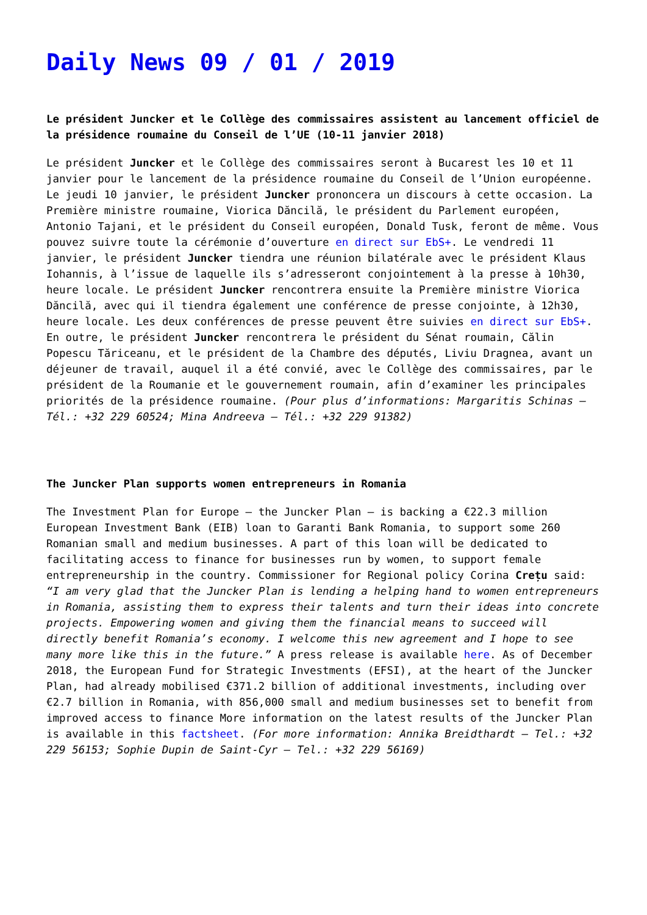Daily News 09 / 01 / 2019
Le président Juncker et le Collège des commissaires assistent au lancement officiel de la présidence roumaine du Conseil de l’UE (10-11 janvier 2018)
Le président Juncker et le Collège des commissaires seront à Bucarest les 10 et 11 janvier pour le lancement de la présidence roumaine du Conseil de l’Union européenne. Le jeudi 10 janvier, le président Juncker prononcera un discours à cette occasion. La Première ministre roumaine, Viorica Dăncilă, le président du Parlement européen, Antonio Tajani, et le président du Conseil européen, Donald Tusk, feront de même. Vous pouvez suivre toute la cérémonie d’ouverture en direct sur EbS+. Le vendredi 11 janvier, le président Juncker tiendra une réunion bilatérale avec le président Klaus Iohannis, à l’issue de laquelle ils s’adresseront conjointement à la presse à 10h30, heure locale. Le président Juncker rencontrera ensuite la Première ministre Viorica Dăncilă, avec qui il tiendra également une conférence de presse conjointe, à 12h30, heure locale. Les deux conférences de presse peuvent être suivies en direct sur EbS+. En outre, le président Juncker rencontrera le président du Sénat roumain, Călin Popescu Tăriceanu, et le président de la Chambre des députés, Liviu Dragnea, avant un déjeuner de travail, auquel il a été convié, avec le Collège des commissaires, par le président de la Roumanie et le gouvernement roumain, afin d’examiner les principales priorités de la présidence roumaine. (Pour plus d’informations: Margaritis Schinas – Tél.: +32 229 60524; Mina Andreeva – Tél.: +32 229 91382)
The Juncker Plan supports women entrepreneurs in Romania
The Investment Plan for Europe – the Juncker Plan – is backing a €22.3 million European Investment Bank (EIB) loan to Garanti Bank Romania, to support some 260 Romanian small and medium businesses. A part of this loan will be dedicated to facilitating access to finance for businesses run by women, to support female entrepreneurship in the country. Commissioner for Regional policy Corina Crețu said: “I am very glad that the Juncker Plan is lending a helping hand to women entrepreneurs in Romania, assisting them to express their talents and turn their ideas into concrete projects. Empowering women and giving them the financial means to succeed will directly benefit Romania’s economy. I welcome this new agreement and I hope to see many more like this in the future.” A press release is available here. As of December 2018, the European Fund for Strategic Investments (EFSI), at the heart of the Juncker Plan, had already mobilised €371.2 billion of additional investments, including over €2.7 billion in Romania, with 856,000 small and medium businesses set to benefit from improved access to finance More information on the latest results of the Juncker Plan is available in this factsheet. (For more information: Annika Breidthardt – Tel.: +32 229 56153; Sophie Dupin de Saint-Cyr – Tel.: +32 229 56169)